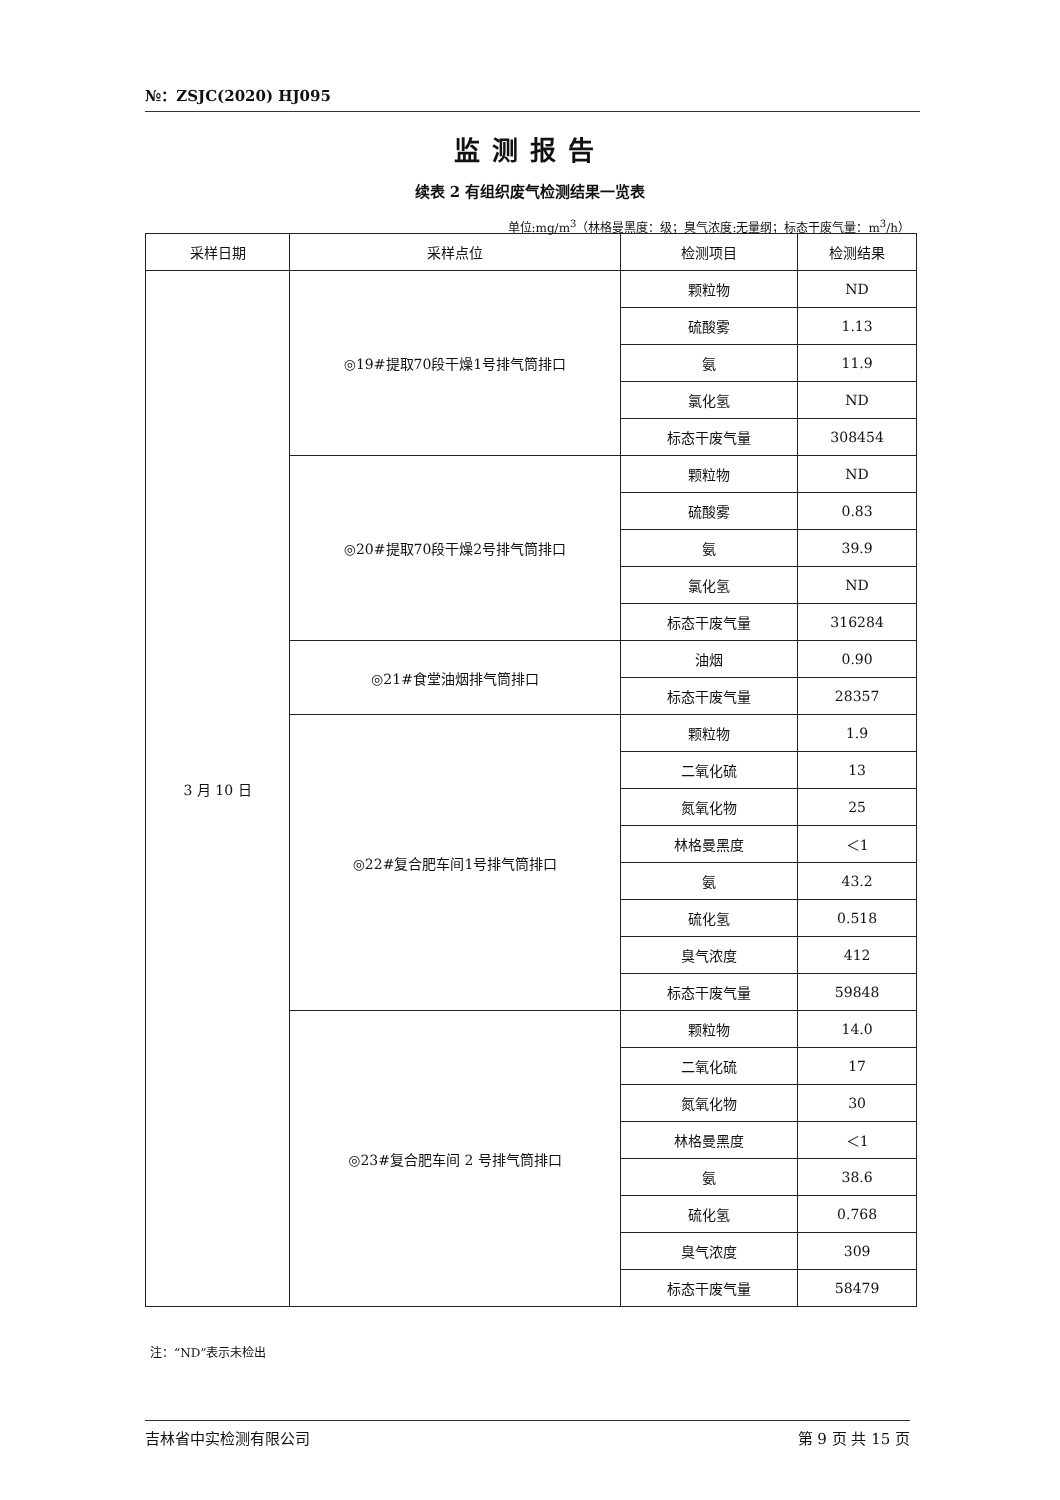№：ZSJC(2020) HJ095
监测报告
续表 2 有组织废气检测结果一览表
单位:mg/m<sup>3</sup>（林格曼黑度：级；臭气浓度:无量纲；标态干废气量：m<sup>3</sup>/h）
| 采样日期 | 采样点位 | 检测项目 | 检测结果 |
| --- | --- | --- | --- |
| 3 月 10 日 | ◎19#提取70段干燥1号排气筒排口 | 颗粒物 | ND |
| | | 硫酸雾 | 1.13 |
| | | 氨 | 11.9 |
| | | 氯化氢 | ND |
| | | 标态干废气量 | 308454 |
| | ◎20#提取70段干燥2号排气筒排口 | 颗粒物 | ND |
| | | 硫酸雾 | 0.83 |
| | | 氨 | 39.9 |
| | | 氯化氢 | ND |
| | | 标态干废气量 | 316284 |
| | ◎21#食堂油烟排气筒排口 | 油烟 | 0.90 |
| | | 标态干废气量 | 28357 |
| | ◎22#复合肥车间1号排气筒排口 | 颗粒物 | 1.9 |
| | | 二氧化硫 | 13 |
| | | 氮氧化物 | 25 |
| | | 林格曼黑度 | ＜1 |
| | | 氨 | 43.2 |
| | | 硫化氢 | 0.518 |
| | | 臭气浓度 | 412 |
| | | 标态干废气量 | 59848 |
| | ◎23#复合肥车间 2 号排气筒排口 | 颗粒物 | 14.0 |
| | | 二氧化硫 | 17 |
| | | 氮氧化物 | 30 |
| | | 林格曼黑度 | ＜1 |
| | | 氨 | 38.6 |
| | | 硫化氢 | 0.768 |
| | | 臭气浓度 | 309 |
| | | 标态干废气量 | 58479 |
注：“ND”表示未检出
吉林省中实检测有限公司 第 9 页 共 15 页